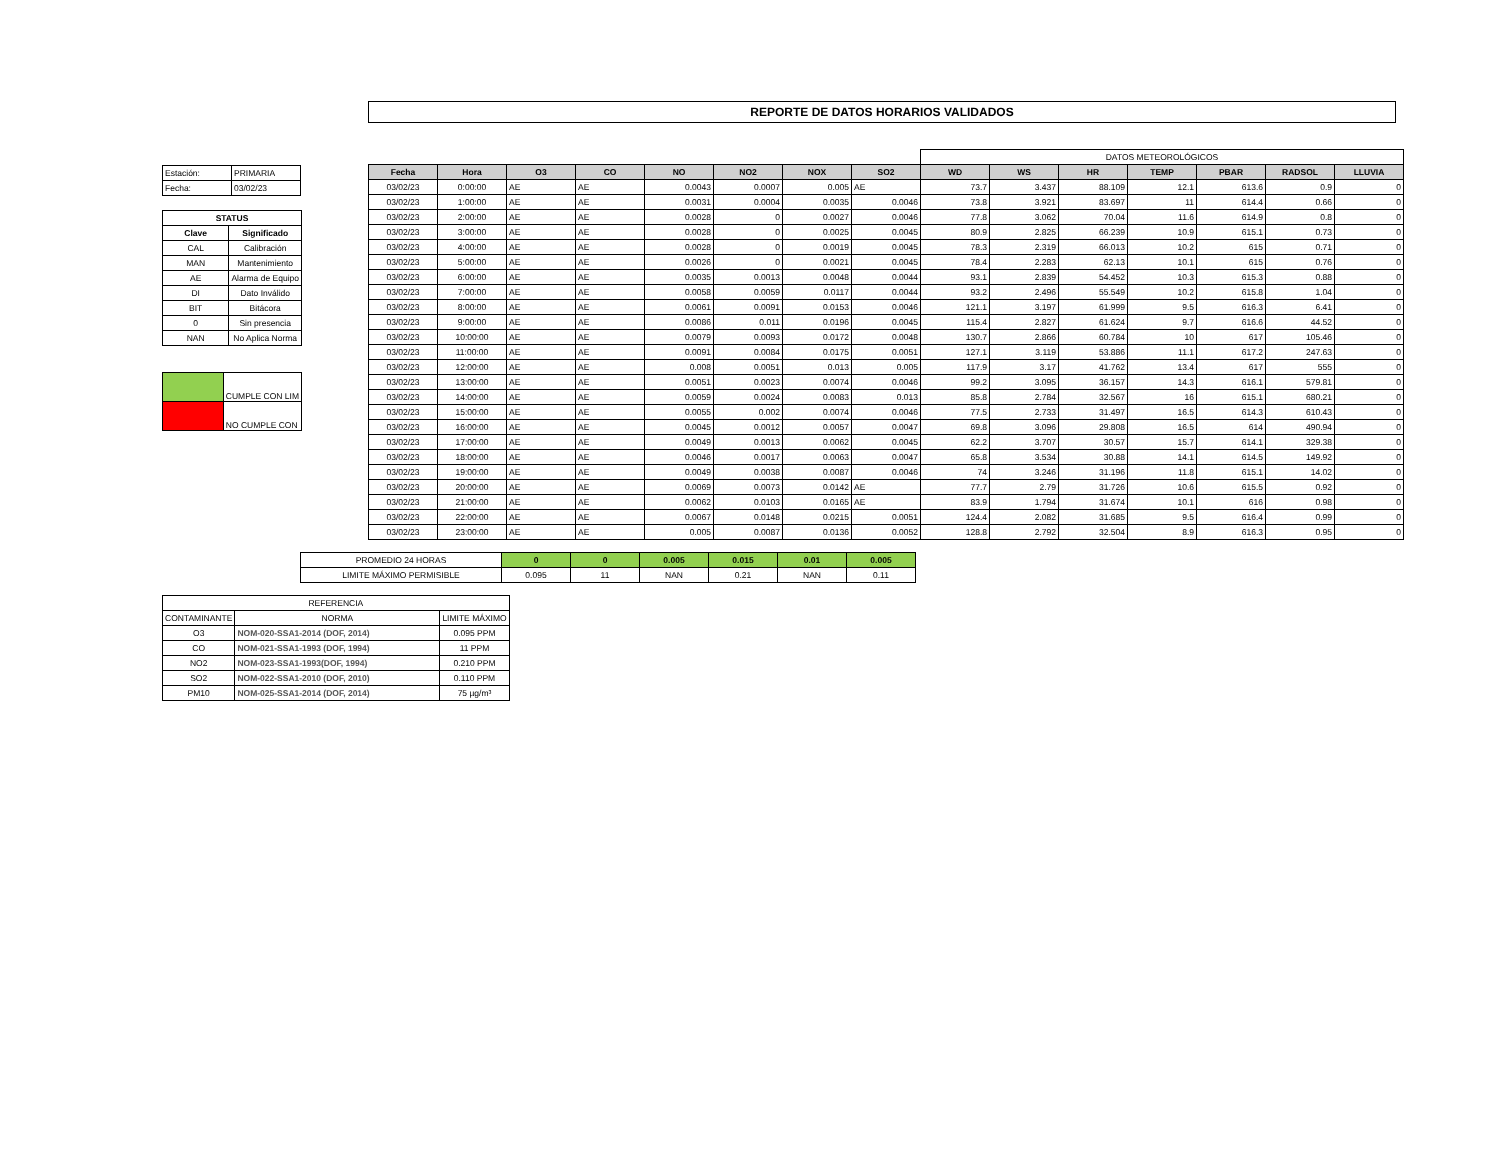REPORTE DE DATOS HORARIOS VALIDADOS
| Estación: | PRIMARIA |
| Fecha: | 03/02/23 |
| STATUS | |
| --- | --- |
| Clave | Significado |
| CAL | Calibración |
| MAN | Mantenimiento |
| AE | Alarma de Equipo |
| DI | Dato Inválido |
| BIT | Bitácora |
| 0 | Sin presencia |
| NAN | No Aplica Norma |
| | CUMPLE CON LIM |
| | NO CUMPLE CON |
| | | | | | | | | DATOS METEOROLÓGICOS | | | | | | |
| Fecha | Hora | O3 | CO | NO | NO2 | NOX | SO2 | WD | WS | HR | TEMP | PBAR | RADSOL | LLUVIA |
| 03/02/23 | 0:00:00 | AE | AE | 0.0043 | 0.0007 | 0.005 | AE | 73.7 | 3.437 | 88.109 | 12.1 | 613.6 | 0.9 | 0 |
| 03/02/23 | 1:00:00 | AE | AE | 0.0031 | 0.0004 | 0.0035 | 0.0046 | 73.8 | 3.921 | 83.697 | 11 | 614.4 | 0.66 | 0 |
| 03/02/23 | 2:00:00 | AE | AE | 0.0028 | 0 | 0.0027 | 0.0046 | 77.8 | 3.062 | 70.04 | 11.6 | 614.9 | 0.8 | 0 |
| 03/02/23 | 3:00:00 | AE | AE | 0.0028 | 0 | 0.0025 | 0.0045 | 80.9 | 2.825 | 66.239 | 10.9 | 615.1 | 0.73 | 0 |
| 03/02/23 | 4:00:00 | AE | AE | 0.0028 | 0 | 0.0019 | 0.0045 | 78.3 | 2.319 | 66.013 | 10.2 | 615 | 0.71 | 0 |
| 03/02/23 | 5:00:00 | AE | AE | 0.0026 | 0 | 0.0021 | 0.0045 | 78.4 | 2.283 | 62.13 | 10.1 | 615 | 0.76 | 0 |
| 03/02/23 | 6:00:00 | AE | AE | 0.0035 | 0.0013 | 0.0048 | 0.0044 | 93.1 | 2.839 | 54.452 | 10.3 | 615.3 | 0.88 | 0 |
| 03/02/23 | 7:00:00 | AE | AE | 0.0058 | 0.0059 | 0.0117 | 0.0044 | 93.2 | 2.496 | 55.549 | 10.2 | 615.8 | 1.04 | 0 |
| 03/02/23 | 8:00:00 | AE | AE | 0.0061 | 0.0091 | 0.0153 | 0.0046 | 121.1 | 3.197 | 61.999 | 9.5 | 616.3 | 6.41 | 0 |
| 03/02/23 | 9:00:00 | AE | AE | 0.0086 | 0.011 | 0.0196 | 0.0045 | 115.4 | 2.827 | 61.624 | 9.7 | 616.6 | 44.52 | 0 |
| 03/02/23 | 10:00:00 | AE | AE | 0.0079 | 0.0093 | 0.0172 | 0.0048 | 130.7 | 2.866 | 60.784 | 10 | 617 | 105.46 | 0 |
| 03/02/23 | 11:00:00 | AE | AE | 0.0091 | 0.0084 | 0.0175 | 0.0051 | 127.1 | 3.119 | 53.886 | 11.1 | 617.2 | 247.63 | 0 |
| 03/02/23 | 12:00:00 | AE | AE | 0.008 | 0.0051 | 0.013 | 0.005 | 117.9 | 3.17 | 41.762 | 13.4 | 617 | 555 | 0 |
| 03/02/23 | 13:00:00 | AE | AE | 0.0051 | 0.0023 | 0.0074 | 0.0046 | 99.2 | 3.095 | 36.157 | 14.3 | 616.1 | 579.81 | 0 |
| 03/02/23 | 14:00:00 | AE | AE | 0.0059 | 0.0024 | 0.0083 | 0.013 | 85.8 | 2.784 | 32.567 | 16 | 615.1 | 680.21 | 0 |
| 03/02/23 | 15:00:00 | AE | AE | 0.0055 | 0.002 | 0.0074 | 0.0046 | 77.5 | 2.733 | 31.497 | 16.5 | 614.3 | 610.43 | 0 |
| 03/02/23 | 16:00:00 | AE | AE | 0.0045 | 0.0012 | 0.0057 | 0.0047 | 69.8 | 3.096 | 29.808 | 16.5 | 614 | 490.94 | 0 |
| 03/02/23 | 17:00:00 | AE | AE | 0.0049 | 0.0013 | 0.0062 | 0.0045 | 62.2 | 3.707 | 30.57 | 15.7 | 614.1 | 329.38 | 0 |
| 03/02/23 | 18:00:00 | AE | AE | 0.0046 | 0.0017 | 0.0063 | 0.0047 | 65.8 | 3.534 | 30.88 | 14.1 | 614.5 | 149.92 | 0 |
| 03/02/23 | 19:00:00 | AE | AE | 0.0049 | 0.0038 | 0.0087 | 0.0046 | 74 | 3.246 | 31.196 | 11.8 | 615.1 | 14.02 | 0 |
| 03/02/23 | 20:00:00 | AE | AE | 0.0069 | 0.0073 | 0.0142 | AE | 77.7 | 2.79 | 31.726 | 10.6 | 615.5 | 0.92 | 0 |
| 03/02/23 | 21:00:00 | AE | AE | 0.0062 | 0.0103 | 0.0165 | AE | 83.9 | 1.794 | 31.674 | 10.1 | 616 | 0.98 | 0 |
| 03/02/23 | 22:00:00 | AE | AE | 0.0067 | 0.0148 | 0.0215 | 0.0051 | 124.4 | 2.082 | 31.685 | 9.5 | 616.4 | 0.99 | 0 |
| 03/02/23 | 23:00:00 | AE | AE | 0.005 | 0.0087 | 0.0136 | 0.0052 | 128.8 | 2.792 | 32.504 | 8.9 | 616.3 | 0.95 | 0 |
| PROMEDIO 24 HORAS | 0 | 0 | 0.005 | 0.015 | 0.01 | 0.005 |
| LIMITE MÁXIMO PERMISIBLE | 0.095 | 11 | NAN | 0.21 | NAN | 0.11 |
| REFERENCIA | | |
| CONTAMINANTE | NORMA | LIMITE MÁXIMO |
| O3 | NOM-020-SSA1-2014 (DOF, 2014) | 0.095 PPM |
| CO | NOM-021-SSA1-1993 (DOF, 1994) | 11 PPM |
| NO2 | NOM-023-SSA1-1993(DOF, 1994) | 0.210 PPM |
| SO2 | NOM-022-SSA1-2010 (DOF, 2010) | 0.110 PPM |
| PM10 | NOM-025-SSA1-2014 (DOF, 2014) | 75 µg/m³ |